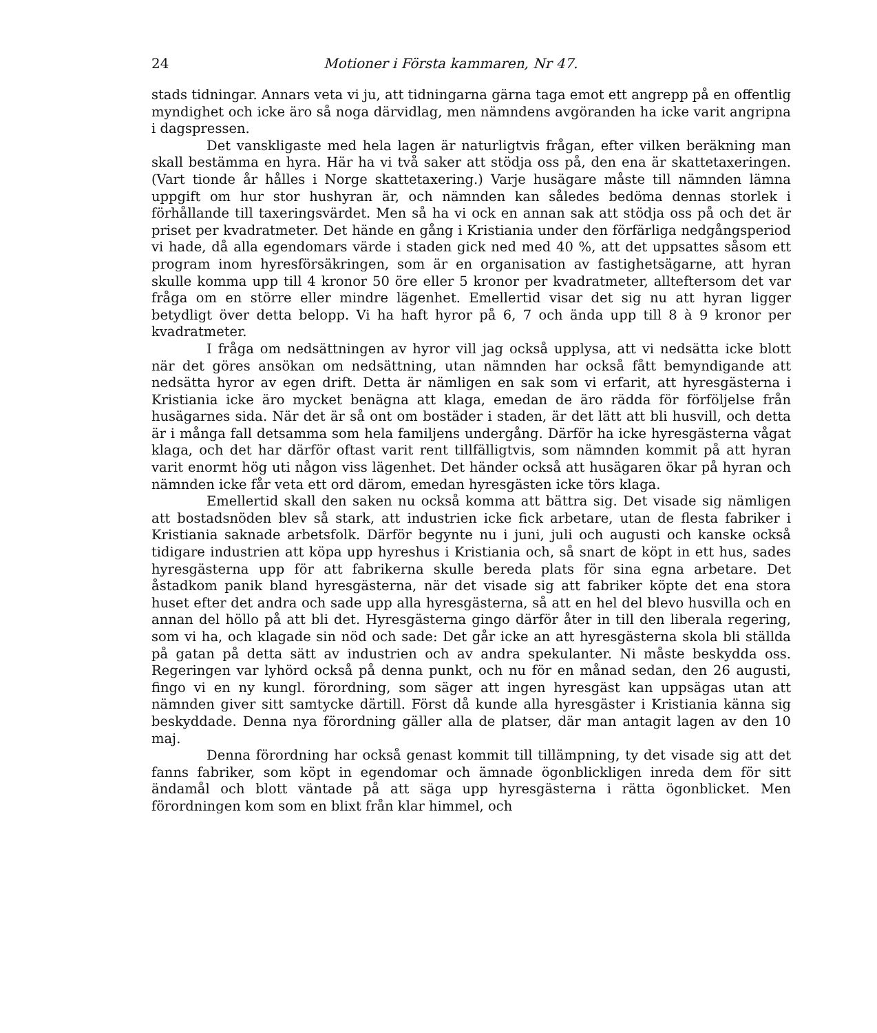24 Motioner i Första kammaren, Nr 47.
stads tidningar. Annars veta vi ju, att tidningarna gärna taga emot ett angrepp på en offentlig myndighet och icke äro så noga därvidlag, men nämndens avgöranden ha icke varit angripna i dagspressen.
Det vanskligaste med hela lagen är naturligtvis frågan, efter vilken beräkning man skall bestämma en hyra. Här ha vi två saker att stödja oss på, den ena är skattetaxeringen. (Vart tionde år hålles i Norge skattetaxering.) Varje husägare måste till nämnden lämna uppgift om hur stor hushyran är, och nämnden kan således bedöma dennas storlek i förhållande till taxeringsvärdet. Men så ha vi ock en annan sak att stödja oss på och det är priset per kvadratmeter. Det hände en gång i Kristiania under den förfärliga nedgångsperiod vi hade, då alla egendomars värde i staden gick ned med 40 %, att det uppsattes såsom ett program inom hyresförsäkringen, som är en organisation av fastighetsägarne, att hyran skulle komma upp till 4 kronor 50 öre eller 5 kronor per kvadratmeter, allteftersom det var fråga om en större eller mindre lägenhet. Emellertid visar det sig nu att hyran ligger betydligt över detta belopp. Vi ha haft hyror på 6, 7 och ända upp till 8 à 9 kronor per kvadratmeter.
I fråga om nedsättningen av hyror vill jag också upplysa, att vi nedsätta icke blott när det göres ansökan om nedsättning, utan nämnden har också fått bemyndigande att nedsätta hyror av egen drift. Detta är nämligen en sak som vi erfarit, att hyresgästerna i Kristiania icke äro mycket benägna att klaga, emedan de äro rädda för förföljelse från husägarnes sida. När det är så ont om bostäder i staden, är det lätt att bli husvill, och detta är i många fall detsamma som hela familjens undergång. Därför ha icke hyresgästerna vågat klaga, och det har därför oftast varit rent tillfälligtvis, som nämnden kommit på att hyran varit enormt hög uti någon viss lägenhet. Det händer också att husägaren ökar på hyran och nämnden icke får veta ett ord därom, emedan hyresgästen icke törs klaga.
Emellertid skall den saken nu också komma att bättra sig. Det visade sig nämligen att bostadsnöden blev så stark, att industrien icke fick arbetare, utan de flesta fabriker i Kristiania saknade arbetsfolk. Därför begynte nu i juni, juli och augusti och kanske också tidigare industrien att köpa upp hyreshus i Kristiania och, så snart de köpt in ett hus, sades hyresgästerna upp för att fabrikerna skulle bereda plats för sina egna arbetare. Det åstadkom panik bland hyresgästerna, när det visade sig att fabriker köpte det ena stora huset efter det andra och sade upp alla hyresgästerna, så att en hel del blevo husvilla och en annan del höllo på att bli det. Hyresgästerna gingo därför åter in till den liberala regering, som vi ha, och klagade sin nöd och sade: Det går icke an att hyresgästerna skola bli ställda på gatan på detta sätt av industrien och av andra spekulanter. Ni måste beskydda oss. Regeringen var lyhörd också på denna punkt, och nu för en månad sedan, den 26 augusti, fingo vi en ny kungl. förordning, som säger att ingen hyresgäst kan uppsägas utan att nämnden giver sitt samtycke därtill. Först då kunde alla hyresgäster i Kristiania känna sig beskyddade. Denna nya förordning gäller alla de platser, där man antagit lagen av den 10 maj.
Denna förordning har också genast kommit till tillämpning, ty det visade sig att det fanns fabriker, som köpt in egendomar och ämnade ögonblickligen inreda dem för sitt ändamål och blott väntade på att säga upp hyresgästerna i rätta ögonblicket. Men förordningen kom som en blixt från klar himmel, och